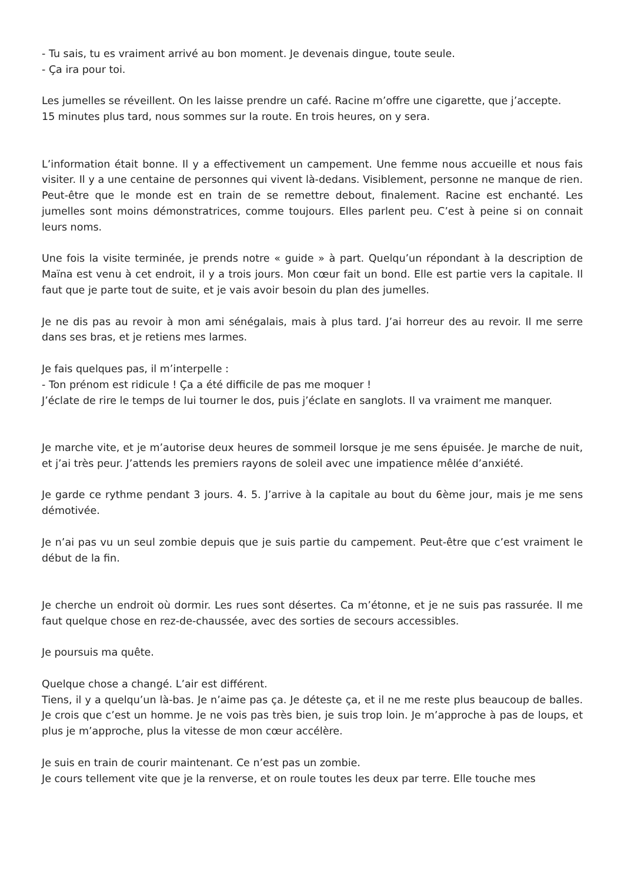- Tu sais, tu es vraiment arrivé au bon moment. Je devenais dingue, toute seule.
- Ça ira pour toi.
Les jumelles se réveillent. On les laisse prendre un café. Racine m’offre une cigarette, que j’accepte.
15 minutes plus tard, nous sommes sur la route. En trois heures, on y sera.
L’information était bonne. Il y a effectivement un campement. Une femme nous accueille et nous fais visiter. Il y a une centaine de personnes qui vivent là-dedans. Visiblement, personne ne manque de rien. Peut-être que le monde est en train de se remettre debout, finalement. Racine est enchanté. Les jumelles sont moins démonstratrices, comme toujours. Elles parlent peu. C’est à peine si on connait leurs noms.
Une fois la visite terminée, je prends notre « guide » à part. Quelqu’un répondant à la description de Maïna est venu à cet endroit, il y a trois jours. Mon cœur fait un bond. Elle est partie vers la capitale. Il faut que je parte tout de suite, et je vais avoir besoin du plan des jumelles.
Je ne dis pas au revoir à mon ami sénégalais, mais à plus tard. J’ai horreur des au revoir. Il me serre dans ses bras, et je retiens mes larmes.
Je fais quelques pas, il m’interpelle :
- Ton prénom est ridicule ! Ça a été difficile de pas me moquer !
J’éclate de rire le temps de lui tourner le dos, puis j’éclate en sanglots. Il va vraiment me manquer.
Je marche vite, et je m’autorise deux heures de sommeil lorsque je me sens épuisée. Je marche de nuit, et j’ai très peur. J’attends les premiers rayons de soleil avec une impatience mêlée d’anxiété.
Je garde ce rythme pendant 3 jours. 4. 5. J’arrive à la capitale au bout du 6ème jour, mais je me sens démotivée.
Je n’ai pas vu un seul zombie depuis que je suis partie du campement. Peut-être que c’est vraiment le début de la fin.
Je cherche un endroit où dormir. Les rues sont désertes. Ca m’étonne, et je ne suis pas rassurée. Il me faut quelque chose en rez-de-chaussée, avec des sorties de secours accessibles.
Je poursuis ma quête.
Quelque chose a changé. L’air est différent.
Tiens, il y a quelqu’un là-bas. Je n’aime pas ça. Je déteste ça, et il ne me reste plus beaucoup de balles. Je crois que c’est un homme. Je ne vois pas très bien, je suis trop loin. Je m’approche à pas de loups, et plus je m’approche, plus la vitesse de mon cœur accélère.
Je suis en train de courir maintenant. Ce n’est pas un zombie.
Je cours tellement vite que je la renverse, et on roule toutes les deux par terre. Elle touche mes